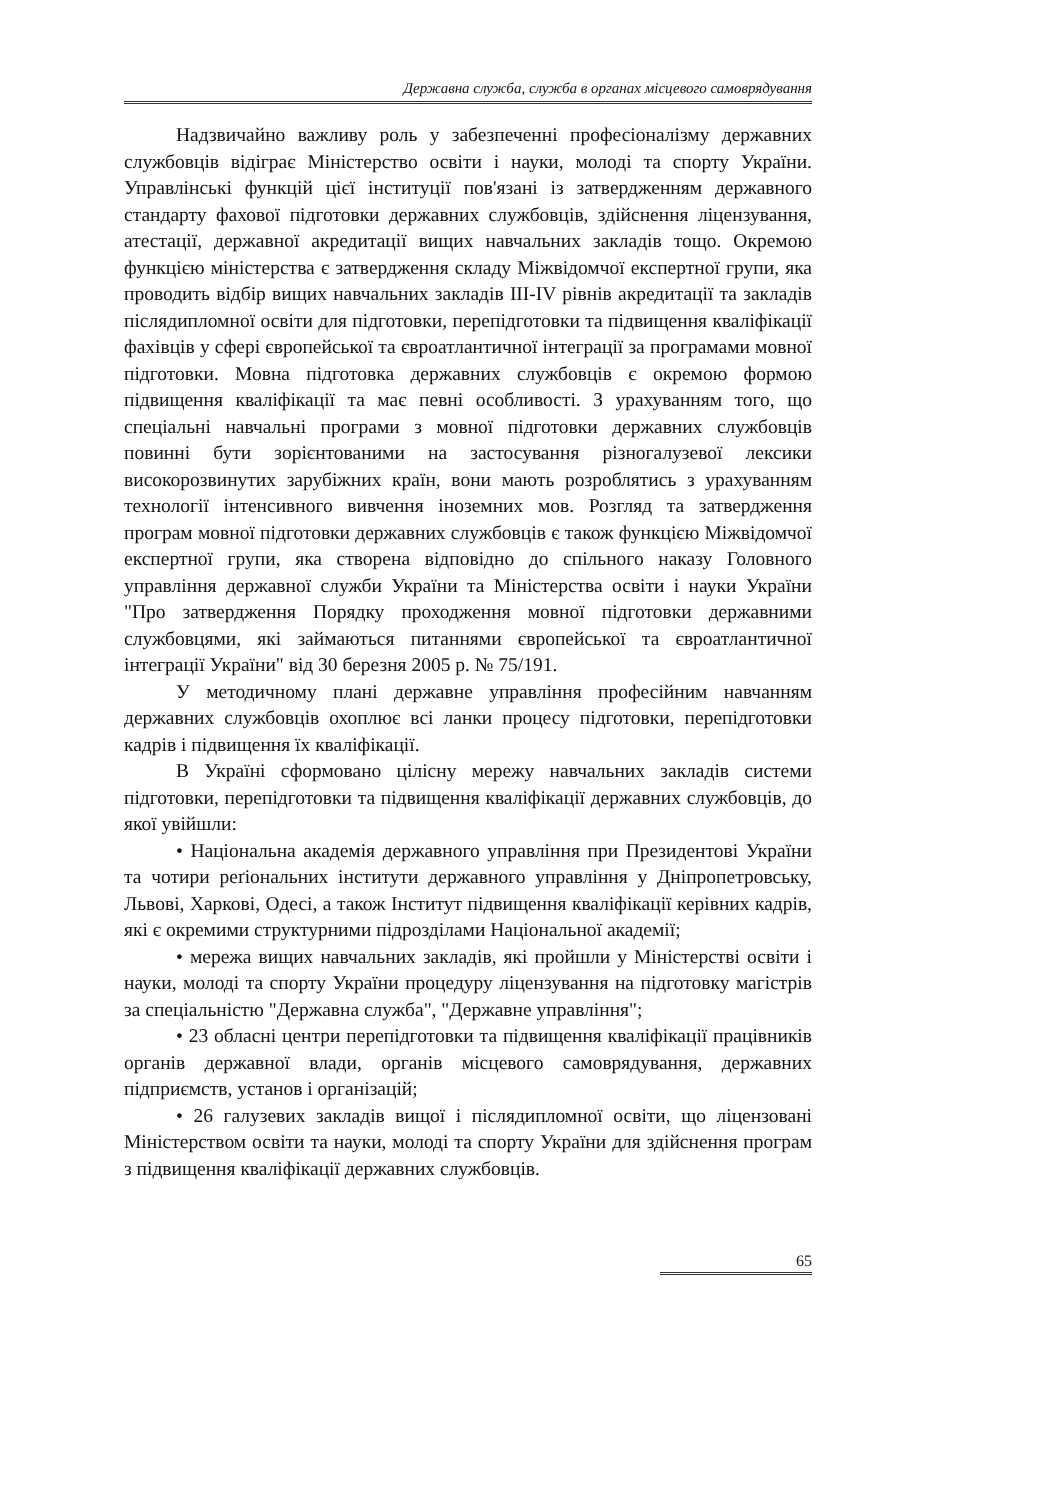Державна служба, служба в органах місцевого самоврядування
Надзвичайно важливу роль у забезпеченні професіоналізму державних службовців відіграє Міністерство освіти і науки, молоді та спорту України. Управлінські функцій цієї інституції пов'язані із затвердженням державного стандарту фахової підготовки державних службовців, здійснення ліцензування, атестації, державної акредитації вищих навчальних закладів тощо. Окремою функцією міністерства є затвердження складу Міжвідомчої експертної групи, яка проводить відбір вищих навчальних закладів III-IV рівнів акредитації та закладів післядипломної освіти для підготовки, перепідготовки та підвищення кваліфікації фахівців у сфері європейської та євроатлантичної інтеграції за програмами мовної підготовки. Мовна підготовка державних службовців є окремою формою підвищення кваліфікації та має певні особливості. З урахуванням того, що спеціальні навчальні програми з мовної підготовки державних службовців повинні бути зорієнтованими на застосування різногалузевої лексики високорозвинутих зарубіжних країн, вони мають розроблятись з урахуванням технології інтенсивного вивчення іноземних мов. Розгляд та затвердження програм мовної підготовки державних службовців є також функцією Міжвідомчої експертної групи, яка створена відповідно до спільного наказу Головного управління державної служби України та Міністерства освіти і науки України "Про затвердження Порядку проходження мовної підготовки державними службовцями, які займаються питаннями європейської та євроатлантичної інтеграції України" від 30 березня 2005 р. № 75/191.
У методичному плані державне управління професійним навчанням державних службовців охоплює всі ланки процесу підготовки, перепідготовки кадрів і підвищення їх кваліфікації.
В Україні сформовано цілісну мережу навчальних закладів системи підготовки, перепідготовки та підвищення кваліфікації державних службовців, до якої увійшли:
• Національна академія державного управління при Президентові України та чотири реґіональних інститути державного управління у Дніпропетровську, Львові, Харкові, Одесі, а також Інститут підвищення кваліфікації керівних кадрів, які є окремими структурними підрозділами Національної академії;
• мережа вищих навчальних закладів, які пройшли у Міністерстві освіти і науки, молоді та спорту України процедуру ліцензування на підготовку магістрів за спеціальністю "Державна служба", "Державне управління";
• 23 обласні центри перепідготовки та підвищення кваліфікації працівників органів державної влади, органів місцевого самоврядування, державних підприємств, установ і організацій;
• 26 галузевих закладів вищої і післядипломної освіти, що ліцензовані Міністерством освіти та науки, молоді та спорту України для здійснення програм з підвищення кваліфікації державних службовців.
65